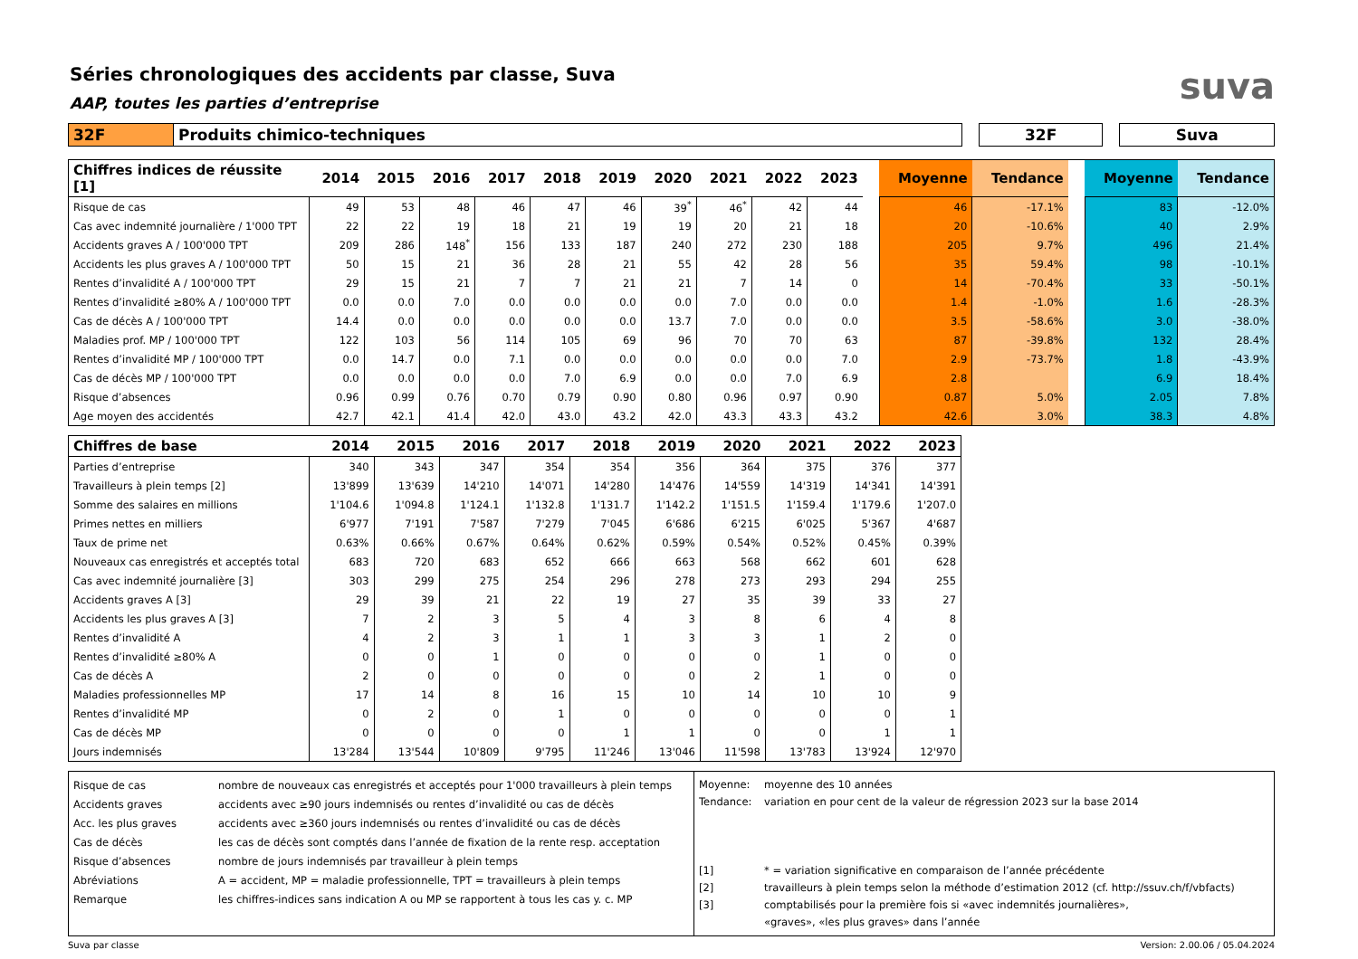suva
Séries chronologiques des accidents par classe, Suva
AAP, toutes les parties d’entreprise
| 32F | Produits chimico-techniques | | 32F | | Suva |
| Chiffres indices de réussite [1] | 2014 | 2015 | 2016 | 2017 | 2018 | 2019 | 2020 | 2021 | 2022 | 2023 | | Moyenne | Tendance | | Moyenne | Tendance |
| --- | --- | --- | --- | --- | --- | --- | --- | --- | --- | --- | --- | --- | --- | --- | --- | --- |
| Risque de cas | 49 | 53 | 48 | 46 | 47 | 46 | 39<sup>*</sup> | 46<sup>*</sup> | 42 | 44 | | 46 | -17.1% | | 83 | -12.0% |
| Cas avec indemnité journalière / 1'000 TPT | 22 | 22 | 19 | 18 | 21 | 19 | 19 | 20 | 21 | 18 | | 20 | -10.6% | | 40 | 2.9% |
| Accidents graves A / 100'000 TPT | 209 | 286 | 148<sup>*</sup> | 156 | 133 | 187 | 240 | 272 | 230 | 188 | | 205 | 9.7% | | 496 | 21.4% |
| Accidents les plus graves A / 100'000 TPT | 50 | 15 | 21 | 36 | 28 | 21 | 55 | 42 | 28 | 56 | | 35 | 59.4% | | 98 | -10.1% |
| Rentes d’invalidité A / 100'000 TPT | 29 | 15 | 21 | 7 | 7 | 21 | 21 | 7 | 14 | 0 | | 14 | -70.4% | | 33 | -50.1% |
| Rentes d’invalidité ≥80% A / 100'000 TPT | 0.0 | 0.0 | 7.0 | 0.0 | 0.0 | 0.0 | 0.0 | 7.0 | 0.0 | 0.0 | | 1.4 | -1.0% | | 1.6 | -28.3% |
| Cas de décès A / 100'000 TPT | 14.4 | 0.0 | 0.0 | 0.0 | 0.0 | 0.0 | 13.7 | 7.0 | 0.0 | 0.0 | | 3.5 | -58.6% | | 3.0 | -38.0% |
| Maladies prof. MP / 100'000 TPT | 122 | 103 | 56 | 114 | 105 | 69 | 96 | 70 | 70 | 63 | | 87 | -39.8% | | 132 | 28.4% |
| Rentes d’invalidité MP / 100'000 TPT | 0.0 | 14.7 | 0.0 | 7.1 | 0.0 | 0.0 | 0.0 | 0.0 | 0.0 | 7.0 | | 2.9 | -73.7% | | 1.8 | -43.9% |
| Cas de décès MP / 100'000 TPT | 0.0 | 0.0 | 0.0 | 0.0 | 7.0 | 6.9 | 0.0 | 0.0 | 7.0 | 6.9 | | 2.8 | | | 6.9 | 18.4% |
| Risque d’absences | 0.96 | 0.99 | 0.76 | 0.70 | 0.79 | 0.90 | 0.80 | 0.96 | 0.97 | 0.90 | | 0.87 | 5.0% | | 2.05 | 7.8% |
| Age moyen des accidentés | 42.7 | 42.1 | 41.4 | 42.0 | 43.0 | 43.2 | 42.0 | 43.3 | 43.3 | 43.2 | | 42.6 | 3.0% | | 38.3 | 4.8% |
| Chiffres de base | 2014 | 2015 | 2016 | 2017 | 2018 | 2019 | 2020 | 2021 | 2022 | 2023 |
| --- | --- | --- | --- | --- | --- | --- | --- | --- | --- | --- |
| Parties d’entreprise | 340 | 343 | 347 | 354 | 354 | 356 | 364 | 375 | 376 | 377 |
| Travailleurs à plein temps [2] | 13'899 | 13'639 | 14'210 | 14'071 | 14'280 | 14'476 | 14'559 | 14'319 | 14'341 | 14'391 |
| Somme des salaires en millions | 1'104.6 | 1'094.8 | 1'124.1 | 1'132.8 | 1'131.7 | 1'142.2 | 1'151.5 | 1'159.4 | 1'179.6 | 1'207.0 |
| Primes nettes en milliers | 6'977 | 7'191 | 7'587 | 7'279 | 7'045 | 6'686 | 6'215 | 6'025 | 5'367 | 4'687 |
| Taux de prime net | 0.63% | 0.66% | 0.67% | 0.64% | 0.62% | 0.59% | 0.54% | 0.52% | 0.45% | 0.39% |
| Nouveaux cas enregistrés et acceptés total | 683 | 720 | 683 | 652 | 666 | 663 | 568 | 662 | 601 | 628 |
| Cas avec indemnité journalière [3] | 303 | 299 | 275 | 254 | 296 | 278 | 273 | 293 | 294 | 255 |
| Accidents graves A [3] | 29 | 39 | 21 | 22 | 19 | 27 | 35 | 39 | 33 | 27 |
| Accidents les plus graves A [3] | 7 | 2 | 3 | 5 | 4 | 3 | 8 | 6 | 4 | 8 |
| Rentes d’invalidité A | 4 | 2 | 3 | 1 | 1 | 3 | 3 | 1 | 2 | 0 |
| Rentes d’invalidité ≥80% A | 0 | 0 | 1 | 0 | 0 | 0 | 0 | 1 | 0 | 0 |
| Cas de décès A | 2 | 0 | 0 | 0 | 0 | 0 | 2 | 1 | 0 | 0 |
| Maladies professionnelles MP | 17 | 14 | 8 | 16 | 15 | 10 | 14 | 10 | 10 | 9 |
| Rentes d’invalidité MP | 0 | 2 | 0 | 1 | 0 | 0 | 0 | 0 | 0 | 1 |
| Cas de décès MP | 0 | 0 | 0 | 0 | 1 | 1 | 0 | 0 | 1 | 1 |
| Jours indemnisés | 13'284 | 13'544 | 10'809 | 9'795 | 11'246 | 13'046 | 11'598 | 13'783 | 13'924 | 12'970 |
Risque de cas
Accidents graves
Acc. les plus graves
Cas de décès
Risque d’absences
Abréviations
Remarque
nombre de nouveaux cas enregistrés et acceptés pour 1'000 travailleurs à plein temps
accidents avec ≥90 jours indemnisés ou rentes d’invalidité ou cas de décès
accidents avec ≥360 jours indemnisés ou rentes d’invalidité ou cas de décès
les cas de décès sont comptés dans l’année de fixation de la rente resp. acceptation
nombre de jours indemnisés par travailleur à plein temps
A = accident, MP = maladie professionnelle, TPT = travailleurs à plein temps
les chiffres-indices sans indication A ou MP se rapportent à tous les cas y. c. MP
Moyenne:
Tendance:
[1]
[2]
[3]
moyenne des 10 années
variation en pour cent de la valeur de régression 2023 sur la base 2014
* = variation significative en comparaison de l’année précédente
travailleurs à plein temps selon la méthode d’estimation 2012 (cf. http://ssuv.ch/f/vbfacts)
comptabilisés pour la première fois si «avec indemnités journalières»,
«graves», «les plus graves» dans l’année
Suva par classe Version: 2.00.06 / 05.04.2024